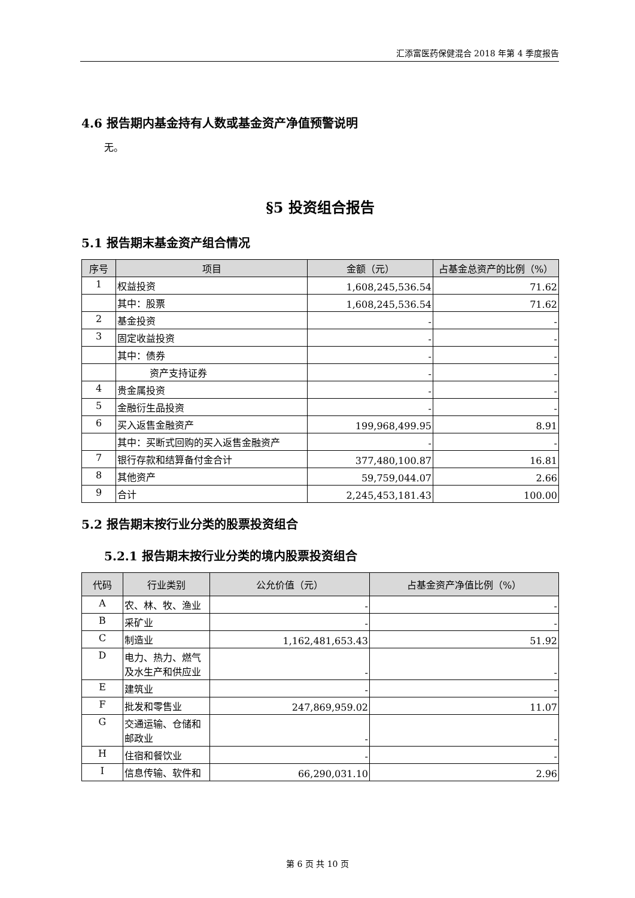汇添富医药保健混合 2018 年第 4 季度报告
4.6 报告期内基金持有人数或基金资产净值预警说明
无。
§5 投资组合报告
5.1 报告期末基金资产组合情况
| 序号 | 项目 | 金额（元） | 占基金总资产的比例（%） |
| --- | --- | --- | --- |
| 1 | 权益投资 | 1,608,245,536.54 | 71.62 |
| | 其中：股票 | 1,608,245,536.54 | 71.62 |
| 2 | 基金投资 | - | - |
| 3 | 固定收益投资 | - | - |
| | 其中：债券 | - | - |
| | 资产支持证券 | - | - |
| 4 | 贵金属投资 | - | - |
| 5 | 金融衍生品投资 | - | - |
| 6 | 买入返售金融资产 | 199,968,499.95 | 8.91 |
| | 其中：买断式回购的买入返售金融资产 | - | - |
| 7 | 银行存款和结算备付金合计 | 377,480,100.87 | 16.81 |
| 8 | 其他资产 | 59,759,044.07 | 2.66 |
| 9 | 合计 | 2,245,453,181.43 | 100.00 |
5.2 报告期末按行业分类的股票投资组合
5.2.1 报告期末按行业分类的境内股票投资组合
| 代码 | 行业类别 | 公允价值（元） | 占基金资产净值比例（%） |
| --- | --- | --- | --- |
| A | 农、林、牧、渔业 | - | - |
| B | 采矿业 | - | - |
| C | 制造业 | 1,162,481,653.43 | 51.92 |
| D | 电力、热力、燃气及水生产和供应业 | - | - |
| E | 建筑业 | - | - |
| F | 批发和零售业 | 247,869,959.02 | 11.07 |
| G | 交通运输、仓储和邮政业 | - | - |
| H | 住宿和餐饮业 | - | - |
| I | 信息传输、软件和 | 66,290,031.10 | 2.96 |
第 6 页 共 10 页